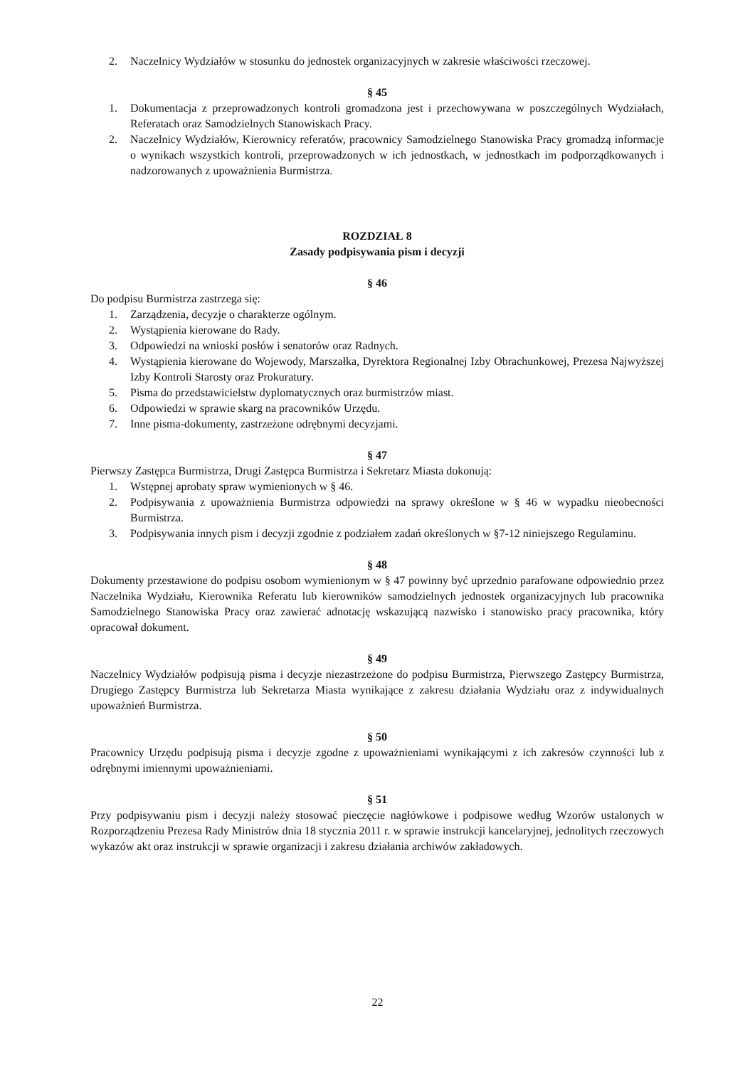2. Naczelnicy Wydziałów w stosunku do jednostek organizacyjnych w zakresie właściwości rzeczowej.
§ 45
1. Dokumentacja z przeprowadzonych kontroli gromadzona jest i przechowywana w poszczególnych Wydziałach, Referatach oraz Samodzielnych Stanowiskach Pracy.
2. Naczelnicy Wydziałów, Kierownicy referatów, pracownicy Samodzielnego Stanowiska Pracy gromadzą informacje o wynikach wszystkich kontroli, przeprowadzonych w ich jednostkach, w jednostkach im podporządkowanych i nadzorowanych z upoważnienia Burmistrza.
ROZDZIAŁ 8
Zasady podpisywania pism i decyzji
§ 46
Do podpisu Burmistrza zastrzega się:
1. Zarządzenia, decyzje o charakterze ogólnym.
2. Wystąpienia kierowane do Rady.
3. Odpowiedzi na wnioski posłów i senatorów oraz Radnych.
4. Wystąpienia kierowane do Wojewody, Marszałka, Dyrektora Regionalnej Izby Obrachunkowej, Prezesa Najwyższej Izby Kontroli Starosty oraz Prokuratury.
5. Pisma do przedstawicielstw dyplomatycznych oraz burmistrzów miast.
6. Odpowiedzi w sprawie skarg na pracowników Urzędu.
7. Inne pisma-dokumenty, zastrzeżone odrębnymi decyzjami.
§ 47
Pierwszy Zastępca Burmistrza, Drugi Zastępca Burmistrza i Sekretarz Miasta dokonują:
1. Wstępnej aprobaty spraw wymienionych w § 46.
2. Podpisywania z upoważnienia Burmistrza odpowiedzi na sprawy określone w § 46 w wypadku nieobecności Burmistrza.
3. Podpisywania innych pism i decyzji zgodnie z podziałem zadań określonych w §7-12 niniejszego Regulaminu.
§ 48
Dokumenty przestawione do podpisu osobom wymienionym w § 47 powinny być uprzednio parafowane odpowiednio przez Naczelnika Wydziału, Kierownika Referatu lub kierowników samodzielnych jednostek organizacyjnych lub pracownika Samodzielnego Stanowiska Pracy oraz zawierać adnotację wskazującą nazwisko i stanowisko pracy pracownika, który opracował dokument.
§ 49
Naczelnicy Wydziałów podpisują pisma i decyzje niezastrzeżone do podpisu Burmistrza, Pierwszego Zastępcy Burmistrza, Drugiego Zastępcy Burmistrza lub Sekretarza Miasta wynikające z zakresu działania Wydziału oraz z indywidualnych upoważnień Burmistrza.
§ 50
Pracownicy Urzędu podpisują pisma i decyzje zgodne z upoważnieniami wynikającymi z ich zakresów czynności lub z odrębnymi imiennymi upoważnieniami.
§ 51
Przy podpisywaniu pism i decyzji należy stosować pieczęcie nagłówkowe i podpisowe według Wzorów ustalonych w Rozporządzeniu Prezesa Rady Ministrów dnia 18 stycznia 2011 r. w sprawie instrukcji kancelaryjnej, jednolitych rzeczowych wykazów akt oraz instrukcji w sprawie organizacji i zakresu działania archiwów zakładowych.
22